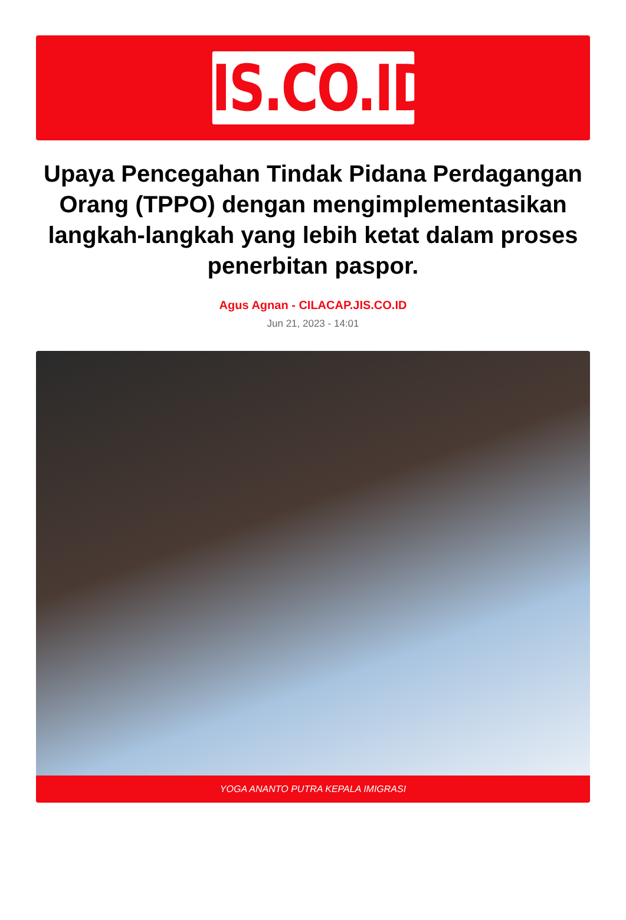JIS.CO.ID
Upaya Pencegahan Tindak Pidana Perdagangan Orang (TPPO) dengan mengimplementasikan langkah-langkah yang lebih ketat dalam proses penerbitan paspor.
Agus Agnan - CILACAP.JIS.CO.ID
Jun 21, 2023 - 14:01
YOGA ANANTO PUTRA KEPALA IMIGRASI